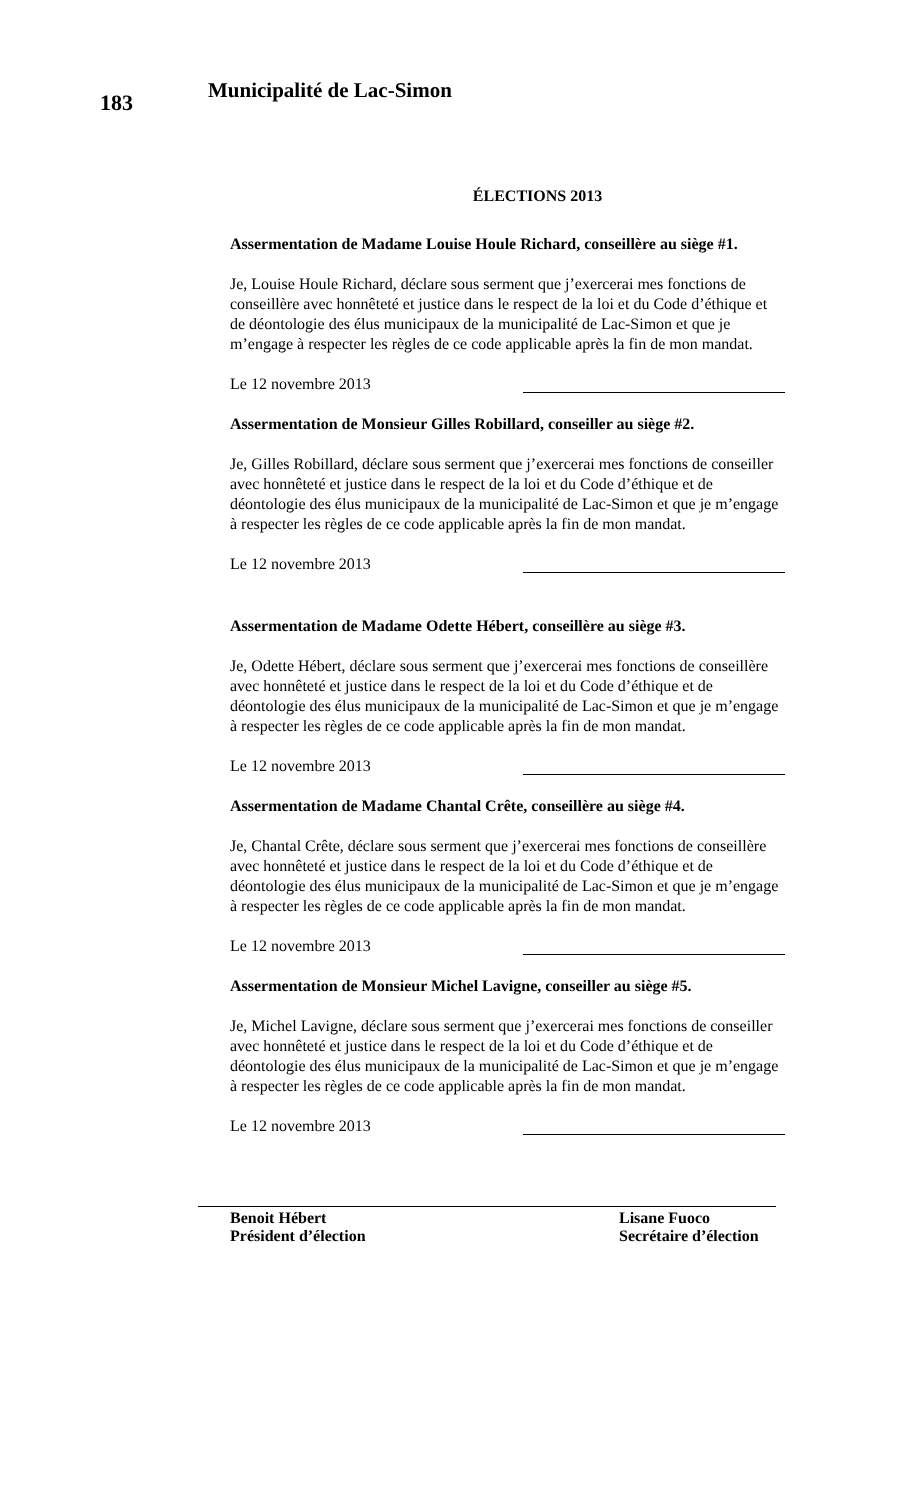183
Municipalité de Lac-Simon
ÉLECTIONS 2013
Assermentation de Madame Louise Houle Richard, conseillère au siège #1.
Je, Louise Houle Richard, déclare sous serment que j’exercerai mes fonctions de conseillère avec honnêteté et justice dans le respect de la loi et du Code d’éthique et de déontologie des élus municipaux de la municipalité de Lac-Simon et que je m’engage à respecter les règles de ce code applicable après la fin de mon mandat.
Le 12 novembre 2013
Assermentation de Monsieur Gilles Robillard, conseiller au siège #2.
Je, Gilles Robillard, déclare sous serment que j’exercerai mes fonctions de conseiller avec honnêteté et justice dans le respect de la loi et du Code d’éthique et de déontologie des élus municipaux de la municipalité de Lac-Simon et que je m’engage à respecter les règles de ce code applicable après la fin de mon mandat.
Le 12 novembre 2013
Assermentation de Madame Odette Hébert, conseillère au siège #3.
Je, Odette Hébert, déclare sous serment que j’exercerai mes fonctions de conseillère avec honnêteté et justice dans le respect de la loi et du Code d’éthique et de déontologie des élus municipaux de la municipalité de Lac-Simon et que je m’engage à respecter les règles de ce code applicable après la fin de mon mandat.
Le 12 novembre 2013
Assermentation de Madame Chantal Crête, conseillère au siège #4.
Je, Chantal Crête, déclare sous serment que j’exercerai mes fonctions de conseillère avec honnêteté et justice dans le respect de la loi et du Code d’éthique et de déontologie des élus municipaux de la municipalité de Lac-Simon et que je m’engage à respecter les règles de ce code applicable après la fin de mon mandat.
Le 12 novembre 2013
Assermentation de Monsieur Michel Lavigne, conseiller au siège #5.
Je, Michel Lavigne, déclare sous serment que j’exercerai mes fonctions de conseiller avec honnêteté et justice dans le respect de la loi et du Code d’éthique et de déontologie des élus municipaux de la municipalité de Lac-Simon et que je m’engage à respecter les règles de ce code applicable après la fin de mon mandat.
Le 12 novembre 2013
Benoit Hébert
Président d’élection
Lisane Fuoco
Secrétaire d’élection